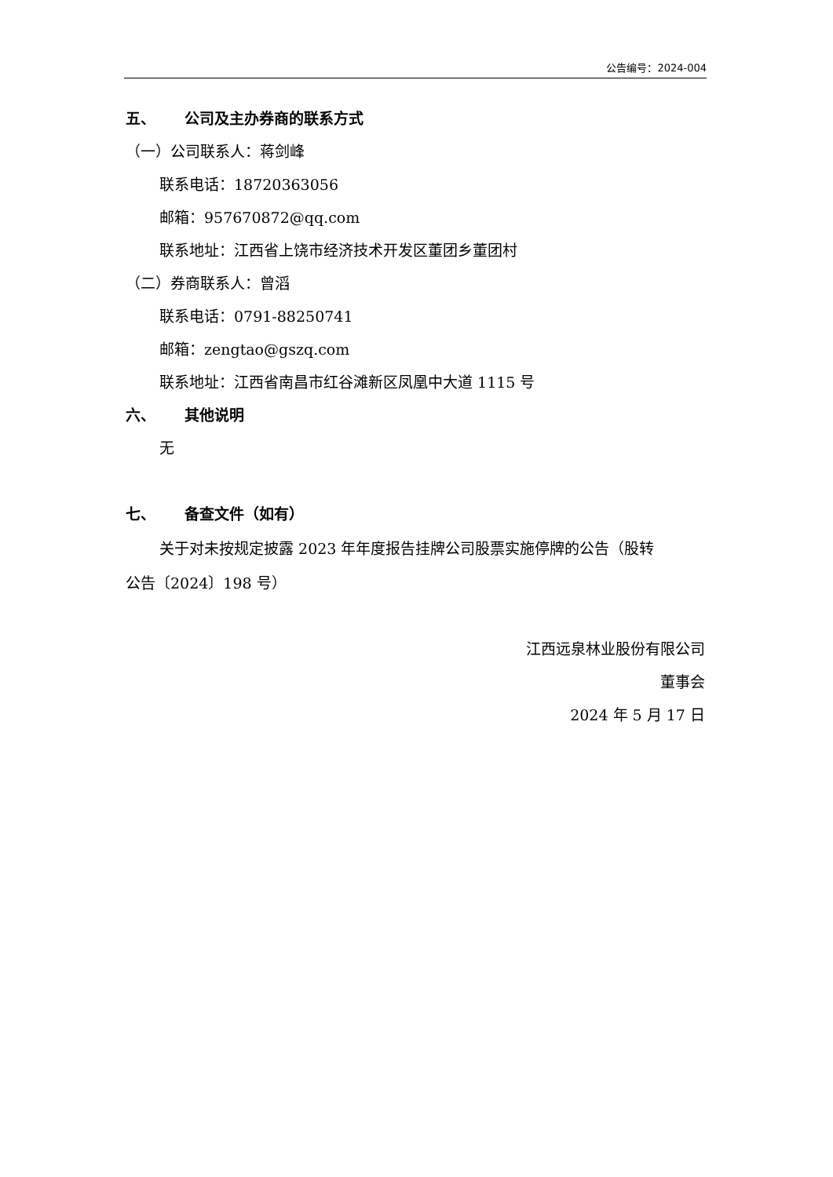公告编号：2024-004
五、 公司及主办券商的联系方式
（一）公司联系人：蒋剑峰
联系电话：18720363056
邮箱：957670872@qq.com
联系地址：江西省上饶市经济技术开发区董团乡董团村
（二）券商联系人：曾滔
联系电话：0791-88250741
邮箱：zengtao@gszq.com
联系地址：江西省南昌市红谷滩新区凤凰中大道 1115 号
六、 其他说明
无
七、 备查文件（如有）
关于对未按规定披露 2023 年年度报告挂牌公司股票实施停牌的公告（股转
公告〔2024〕198 号）
江西远泉林业股份有限公司
董事会
2024 年 5 月 17 日